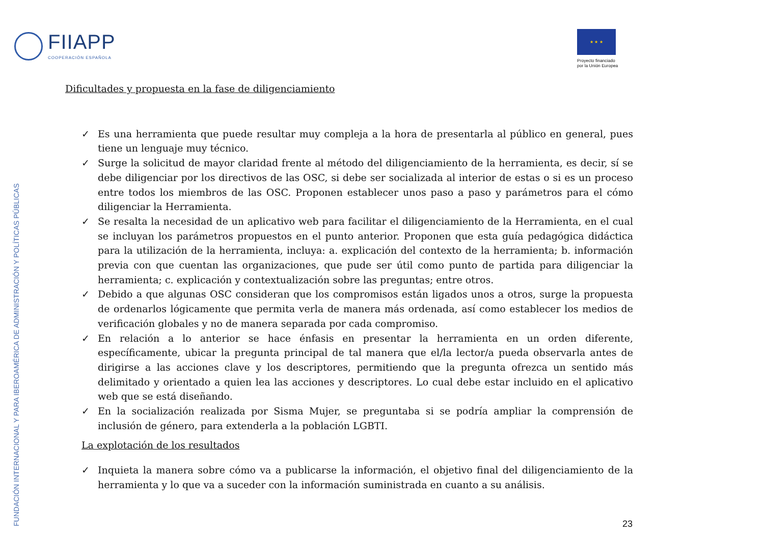FIIAPP
COOPERACIÓN ESPAÑOLA
★ ★ ★
Proyecto financiado
por la Unión Europea
FUNDACIÓN INTERNACIONAL Y PARA IBEROAMÉRICA DE ADMINISTRACIÓN Y POLÍTICAS PÚBLICAS
Dificultades y propuesta en la fase de diligenciamiento
✓ Es una herramienta que puede resultar muy compleja a la hora de presentarla al público en general, pues tiene un lenguaje muy técnico.
✓ Surge la solicitud de mayor claridad frente al método del diligenciamiento de la herramienta, es decir, sí se debe diligenciar por los directivos de las OSC, si debe ser socializada al interior de estas o si es un proceso entre todos los miembros de las OSC. Proponen establecer unos paso a paso y parámetros para el cómo diligenciar la Herramienta.
✓ Se resalta la necesidad de un aplicativo web para facilitar el diligenciamiento de la Herramienta, en el cual se incluyan los parámetros propuestos en el punto anterior. Proponen que esta guía pedagógica didáctica para la utilización de la herramienta, incluya: a. explicación del contexto de la herramienta; b. información previa con que cuentan las organizaciones, que pude ser útil como punto de partida para diligenciar la herramienta; c. explicación y contextualización sobre las preguntas; entre otros.
✓ Debido a que algunas OSC consideran que los compromisos están ligados unos a otros, surge la propuesta de ordenarlos lógicamente que permita verla de manera más ordenada, así como establecer los medios de verificación globales y no de manera separada por cada compromiso.
✓ En relación a lo anterior se hace énfasis en presentar la herramienta en un orden diferente, específicamente, ubicar la pregunta principal de tal manera que el/la lector/a pueda observarla antes de dirigirse a las acciones clave y los descriptores, permitiendo que la pregunta ofrezca un sentido más delimitado y orientado a quien lea las acciones y descriptores. Lo cual debe estar incluido en el aplicativo web que se está diseñando.
✓ En la socialización realizada por Sisma Mujer, se preguntaba si se podría ampliar la comprensión de inclusión de género, para extenderla a la población LGBTI.
La explotación de los resultados
✓ Inquieta la manera sobre cómo va a publicarse la información, el objetivo final del diligenciamiento de la herramienta y lo que va a suceder con la información suministrada en cuanto a su análisis.
23